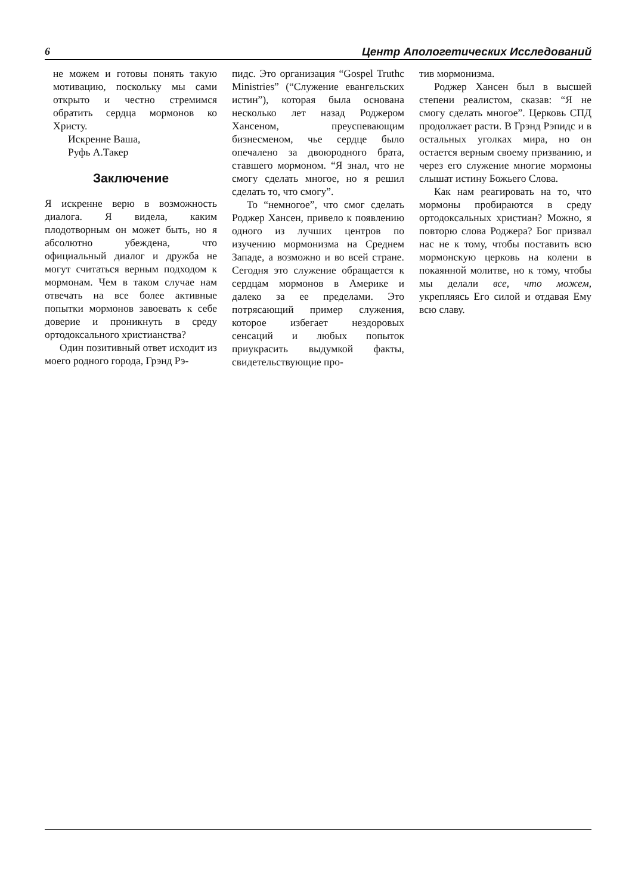6 Центр Апологетических Исследований
не можем и готовы понять такую мотивацию, поскольку мы сами открыто и честно стремимся обратить сердца мормонов ко Христу.
Искренне Ваша,
Руфь А.Такер
Заключение
Я искренне верю в возможность диалога. Я видела, каким плодотворным он может быть, но я абсолютно убеждена, что официальный диалог и дружба не могут считаться верным подходом к мормонам. Чем в таком случае нам отвечать на все более активные попытки мормонов завоевать к себе доверие и проникнуть в среду ортодоксального христианства?
Один позитивный ответ исходит из моего родного города, Грэнд Рэ-
пидс. Это организация “Gospel Truthc Ministries” (“Служение евангельских истин”), которая была основана несколько лет назад Роджером Хансеном, преуспевающим бизнесменом, чье сердце было опечалено за двоюродного брата, ставшего мормоном. “Я знал, что не смогу сделать многое, но я решил сделать то, что смогу”.
То “немногое”, что смог сделать Роджер Хансен, привело к появлению одного из лучших центров по изучению мормонизма на Среднем Западе, а возможно и во всей стране. Сегодня это служение обращается к сердцам мормонов в Америке и далеко за ее пределами. Это потрясающий пример служения, которое избегает нездоровых сенсаций и любых попыток приукрасить выдумкой факты, свидетельствующие про-
тив мормонизма.
Роджер Хансен был в высшей степени реалистом, сказав: “Я не смогу сделать многое”. Церковь СПД продолжает расти. В Грэнд Рэпидс и в остальных уголках мира, но он остается верным своему призванию, и через его служение многие мормоны слышат истину Божьего Слова.
Как нам реагировать на то, что мормоны пробираются в среду ортодоксальных христиан? Можно, я повторю слова Роджера? Бог призвал нас не к тому, чтобы поставить всю мормонскую церковь на колени в покаянной молитве, но к тому, чтобы мы делали все, что можем, укрепляясь Его силой и отдавая Ему всю славу.